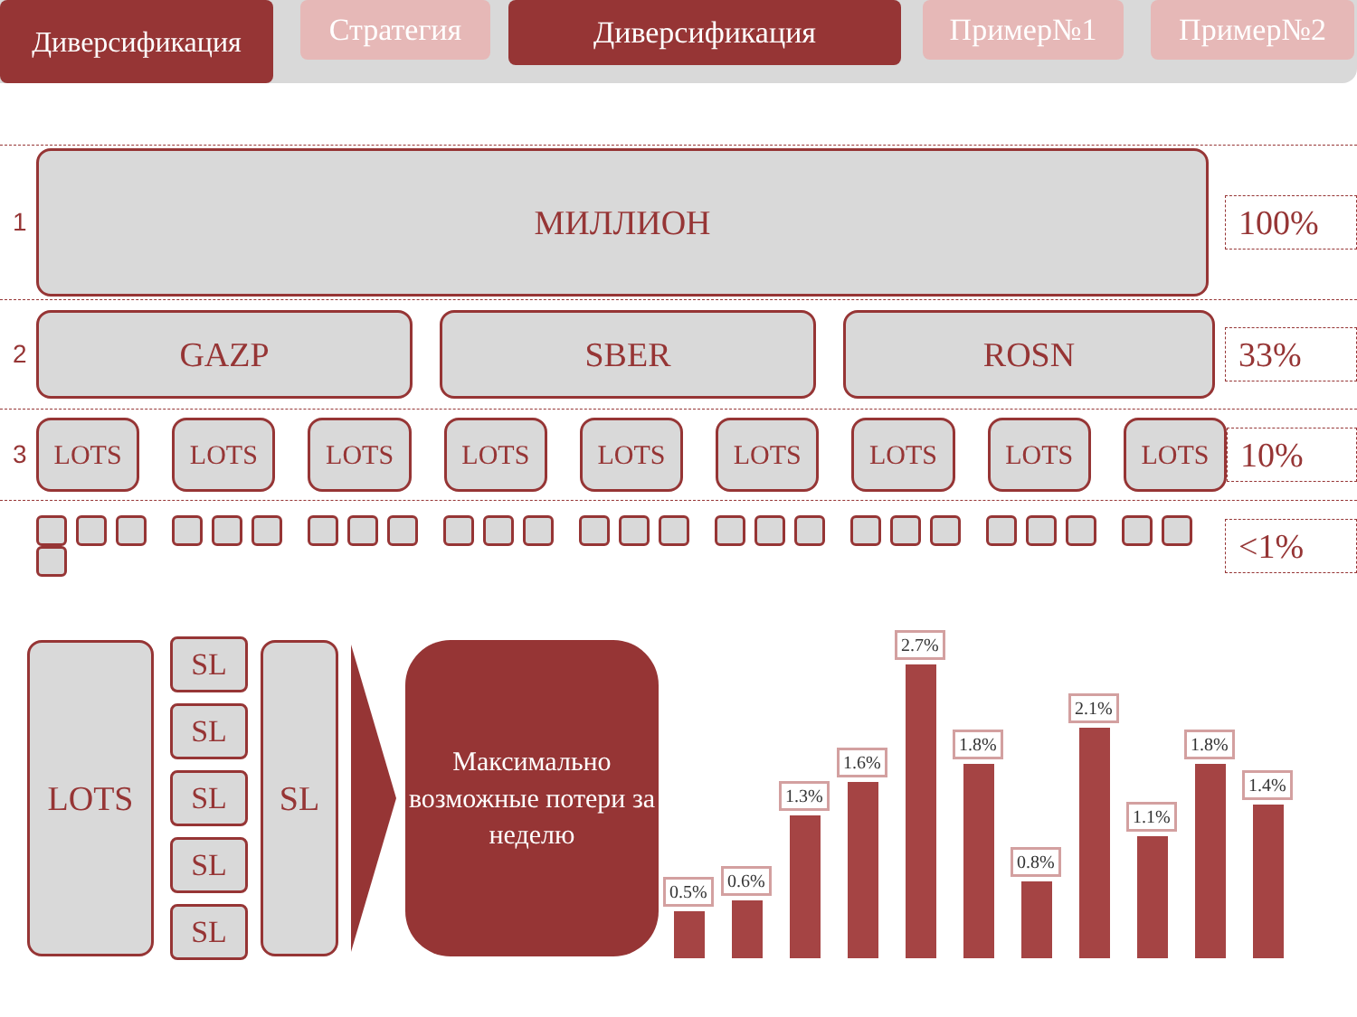Диверсификация
Стратегия
Диверсификация
Пример№1 Пример№2
1
МИЛЛИОН
100%
2
GAZP SBER ROSN
33%
3
LOTS LOTS LOTS LOTS LOTS LOTS LOTS LOTS LOTS
10%
<1%
LOTS
SL
SL
SL
SL
SL
SL
Максимально возможные потери за неделю
0.5%
0.6%
1.3%
1.6%
2.7%
1.8%
0.8%
2.1%
1.1%
1.8%
1.4%